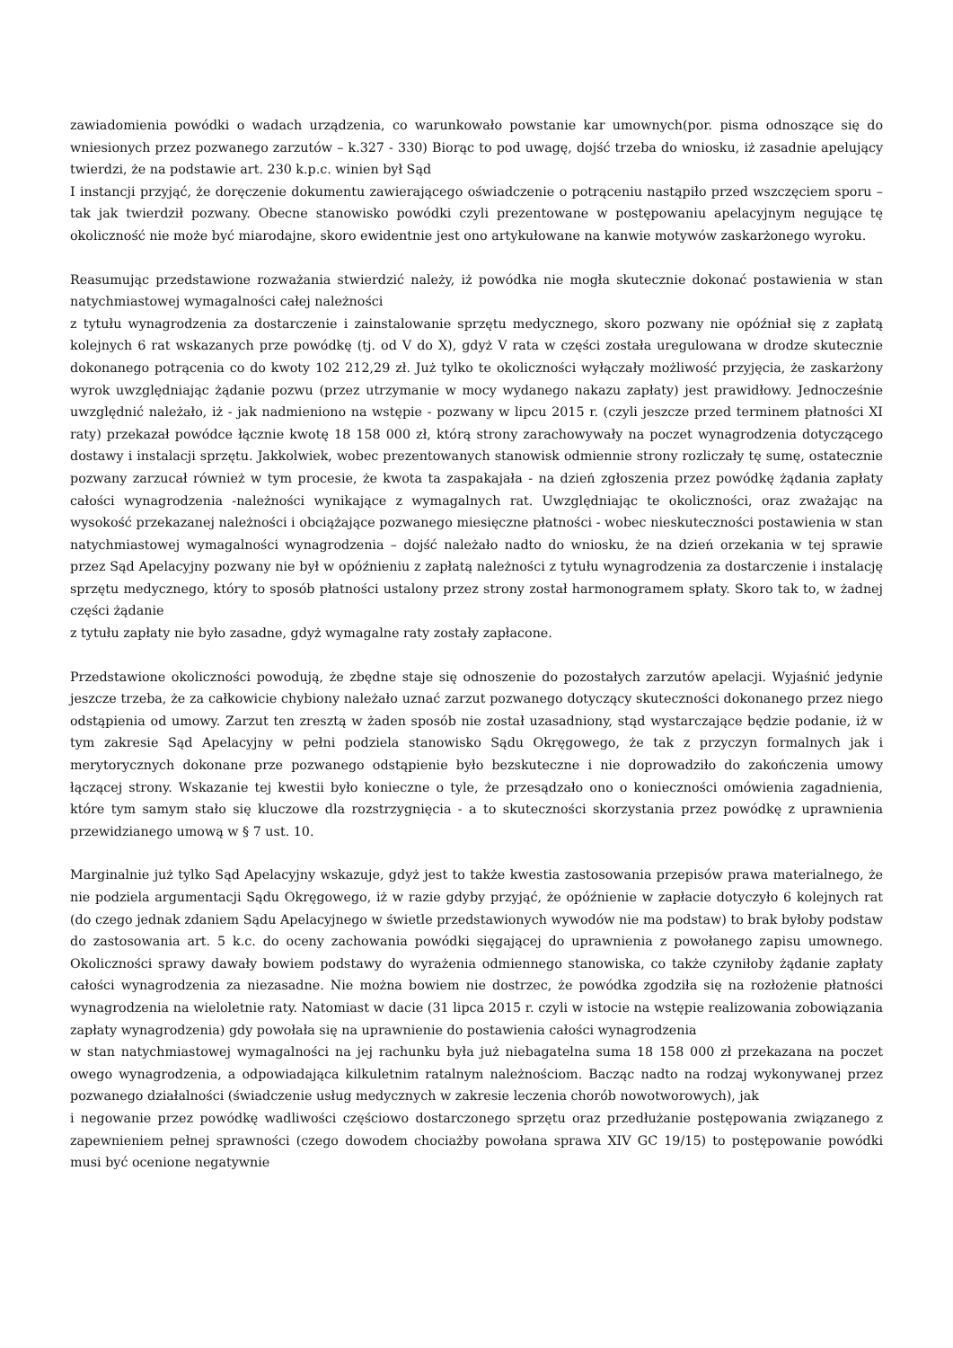zawiadomienia powódki o wadach urządzenia, co warunkowało powstanie kar umownych(por. pisma odnoszące się do wniesionych przez pozwanego zarzutów – k.327 - 330) Biorąc to pod uwagę, dojść trzeba do wniosku, iż zasadnie apelujący twierdzi, że na podstawie art. 230 k.p.c. winien był Sąd
I instancji przyjąć, że doręczenie dokumentu zawierającego oświadczenie o potrąceniu nastąpiło przed wszczęciem sporu – tak jak twierdził pozwany. Obecne stanowisko powódki czyli prezentowane w postępowaniu apelacyjnym negujące tę okoliczność nie może być miarodajne, skoro ewidentnie jest ono artykułowane na kanwie motywów zaskarżonego wyroku.
Reasumując przedstawione rozważania stwierdzić należy, iż powódka nie mogła skutecznie dokonać postawienia w stan natychmiastowej wymagalności całej należności
z tytułu wynagrodzenia za dostarczenie i zainstalowanie sprzętu medycznego, skoro pozwany nie opóźniał się z zapłatą kolejnych 6 rat wskazanych prze powódkę (tj. od V do X), gdyż V rata w części została uregulowana w drodze skutecznie dokonanego potrącenia co do kwoty 102 212,29 zł. Już tylko te okoliczności wyłączały możliwość przyjęcia, że zaskarżony wyrok uwzględniając żądanie pozwu (przez utrzymanie w mocy wydanego nakazu zapłaty) jest prawidłowy. Jednocześnie uwzględnić należało, iż - jak nadmieniono na wstępie - pozwany w lipcu 2015 r. (czyli jeszcze przed terminem płatności XI raty) przekazał powódce łącznie kwotę 18 158 000 zł, którą strony zarachowywały na poczet wynagrodzenia dotyczącego dostawy i instalacji sprzętu. Jakkolwiek, wobec prezentowanych stanowisk odmiennie strony rozliczały tę sumę, ostatecznie pozwany zarzucał również w tym procesie, że kwota ta zaspakajała - na dzień zgłoszenia przez powódkę żądania zapłaty całości wynagrodzenia -należności wynikające z wymagalnych rat. Uwzględniając te okoliczności, oraz zważając na wysokość przekazanej należności i obciążające pozwanego miesięczne płatności - wobec nieskuteczności postawienia w stan natychmiastowej wymagalności wynagrodzenia – dojść należało nadto do wniosku, że na dzień orzekania w tej sprawie przez Sąd Apelacyjny pozwany nie był w opóźnieniu z zapłatą należności z tytułu wynagrodzenia za dostarczenie i instalację sprzętu medycznego, który to sposób płatności ustalony przez strony został harmonogramem spłaty. Skoro tak to, w żadnej części żądanie
z tytułu zapłaty nie było zasadne, gdyż wymagalne raty zostały zapłacone.
Przedstawione okoliczności powodują, że zbędne staje się odnoszenie do pozostałych zarzutów apelacji. Wyjaśnić jedynie jeszcze trzeba, że za całkowicie chybiony należało uznać zarzut pozwanego dotyczący skuteczności dokonanego przez niego odstąpienia od umowy. Zarzut ten zresztą w żaden sposób nie został uzasadniony, stąd wystarczające będzie podanie, iż w tym zakresie Sąd Apelacyjny w pełni podziela stanowisko Sądu Okręgowego, że tak z przyczyn formalnych jak i merytorycznych dokonane prze pozwanego odstąpienie było bezskuteczne i nie doprowadziło do zakończenia umowy łączącej strony. Wskazanie tej kwestii było konieczne o tyle, że przesądzało ono o konieczności omówienia zagadnienia, które tym samym stało się kluczowe dla rozstrzygnięcia - a to skuteczności skorzystania przez powódkę z uprawnienia przewidzianego umową w § 7 ust. 10.
Marginalnie już tylko Sąd Apelacyjny wskazuje, gdyż jest to także kwestia zastosowania przepisów prawa materialnego, że nie podziela argumentacji Sądu Okręgowego, iż w razie gdyby przyjąć, że opóźnienie w zapłacie dotyczyło 6 kolejnych rat (do czego jednak zdaniem Sądu Apelacyjnego w świetle przedstawionych wywodów nie ma podstaw) to brak byłoby podstaw do zastosowania art. 5 k.c. do oceny zachowania powódki sięgającej do uprawnienia z powołanego zapisu umownego. Okoliczności sprawy dawały bowiem podstawy do wyrażenia odmiennego stanowiska, co także czyniłoby żądanie zapłaty całości wynagrodzenia za niezasadne. Nie można bowiem nie dostrzec, że powódka zgodziła się na rozłożenie płatności wynagrodzenia na wieloletnie raty. Natomiast w dacie (31 lipca 2015 r. czyli w istocie na wstępie realizowania zobowiązania zapłaty wynagrodzenia) gdy powołała się na uprawnienie do postawienia całości wynagrodzenia
w stan natychmiastowej wymagalności na jej rachunku była już niebagatelna suma 18 158 000 zł przekazana na poczet owego wynagrodzenia, a odpowiadająca kilkuletnim ratalnym należnościom. Bacząc nadto na rodzaj wykonywanej przez pozwanego działalności (świadczenie usług medycznych w zakresie leczenia chorób nowotworowych), jak
i negowanie przez powódkę wadliwości częściowo dostarczonego sprzętu oraz przedłużanie postępowania związanego z zapewnieniem pełnej sprawności (czego dowodem chociażby powołana sprawa XIV GC 19/15) to postępowanie powódki musi być ocenione negatywnie